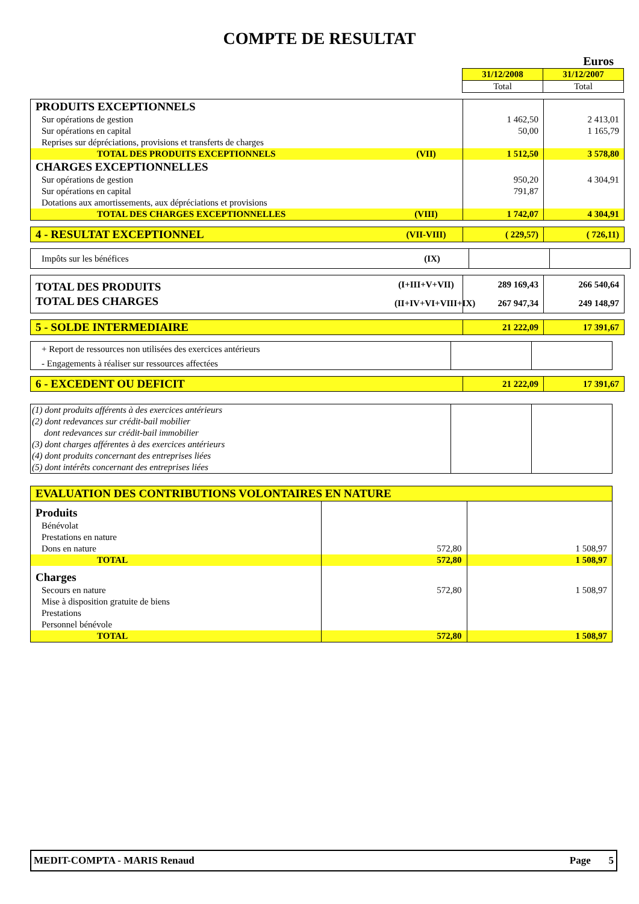COMPTE DE RESULTAT
Euros
| | | 31/12/2008 | 31/12/2007 |
| | | Total | Total |
| PRODUITS EXCEPTIONNELS | | | |
| Sur opérations de gestion | | 1 462,50 | 2 413,01 |
| Sur opérations en capital | | 50,00 | 1 165,79 |
| Reprises sur dépréciations, provisions et transferts de charges | | | |
| TOTAL DES PRODUITS EXCEPTIONNELS | (VII) | 1 512,50 | 3 578,80 |
| CHARGES EXCEPTIONNELLES | | | |
| Sur opérations de gestion | | 950,20 | 4 304,91 |
| Sur opérations en capital | | 791,87 | |
| Dotations aux amortissements, aux dépréciations et provisions | | | |
| TOTAL DES CHARGES EXCEPTIONNELLES | (VIII) | 1 742,07 | 4 304,91 |
| 4 - RESULTAT EXCEPTIONNEL | (VII-VIII) | ( 229,57) | ( 726,11) |
| Impôts sur les bénéfices | (IX) | | |
| TOTAL DES PRODUITS | (I+III+V+VII) | 289 169,43 | 266 540,64 |
| TOTAL DES CHARGES | (II+IV+VI+VIII+IX) | 267 947,34 | 249 148,97 |
| 5 - SOLDE INTERMEDIAIRE | | 21 222,09 | 17 391,67 |
| + Report de ressources non utilisées des exercices antérieurs | | | |
| - Engagements à réaliser sur ressources affectées | | | |
| 6 - EXCEDENT OU DEFICIT | | 21 222,09 | 17 391,67 |
| (1) dont produits afférents à des exercices antérieurs | | | |
| (2) dont redevances sur crédit-bail mobilier | | | |
| dont redevances sur crédit-bail immobilier | | | |
| (3) dont charges afférentes à des exercices antérieurs | | | |
| (4) dont produits concernant des entreprises liées | | | |
| (5) dont intérêts concernant des entreprises liées | | | |
| EVALUATION DES CONTRIBUTIONS VOLONTAIRES EN NATURE | | | |
| Produits | | | |
| Bénévolat | | | |
| Prestations en nature | | | |
| Dons en nature | | 572,80 | 1 508,97 |
| TOTAL | | 572,80 | 1 508,97 |
| Charges | | | |
| Secours en nature | | 572,80 | 1 508,97 |
| Mise à disposition gratuite de biens | | | |
| Prestations | | | |
| Personnel bénévole | | | |
| TOTAL | | 572,80 | 1 508,97 |
MEDIT-COMPTA - MARIS Renaud Page 5